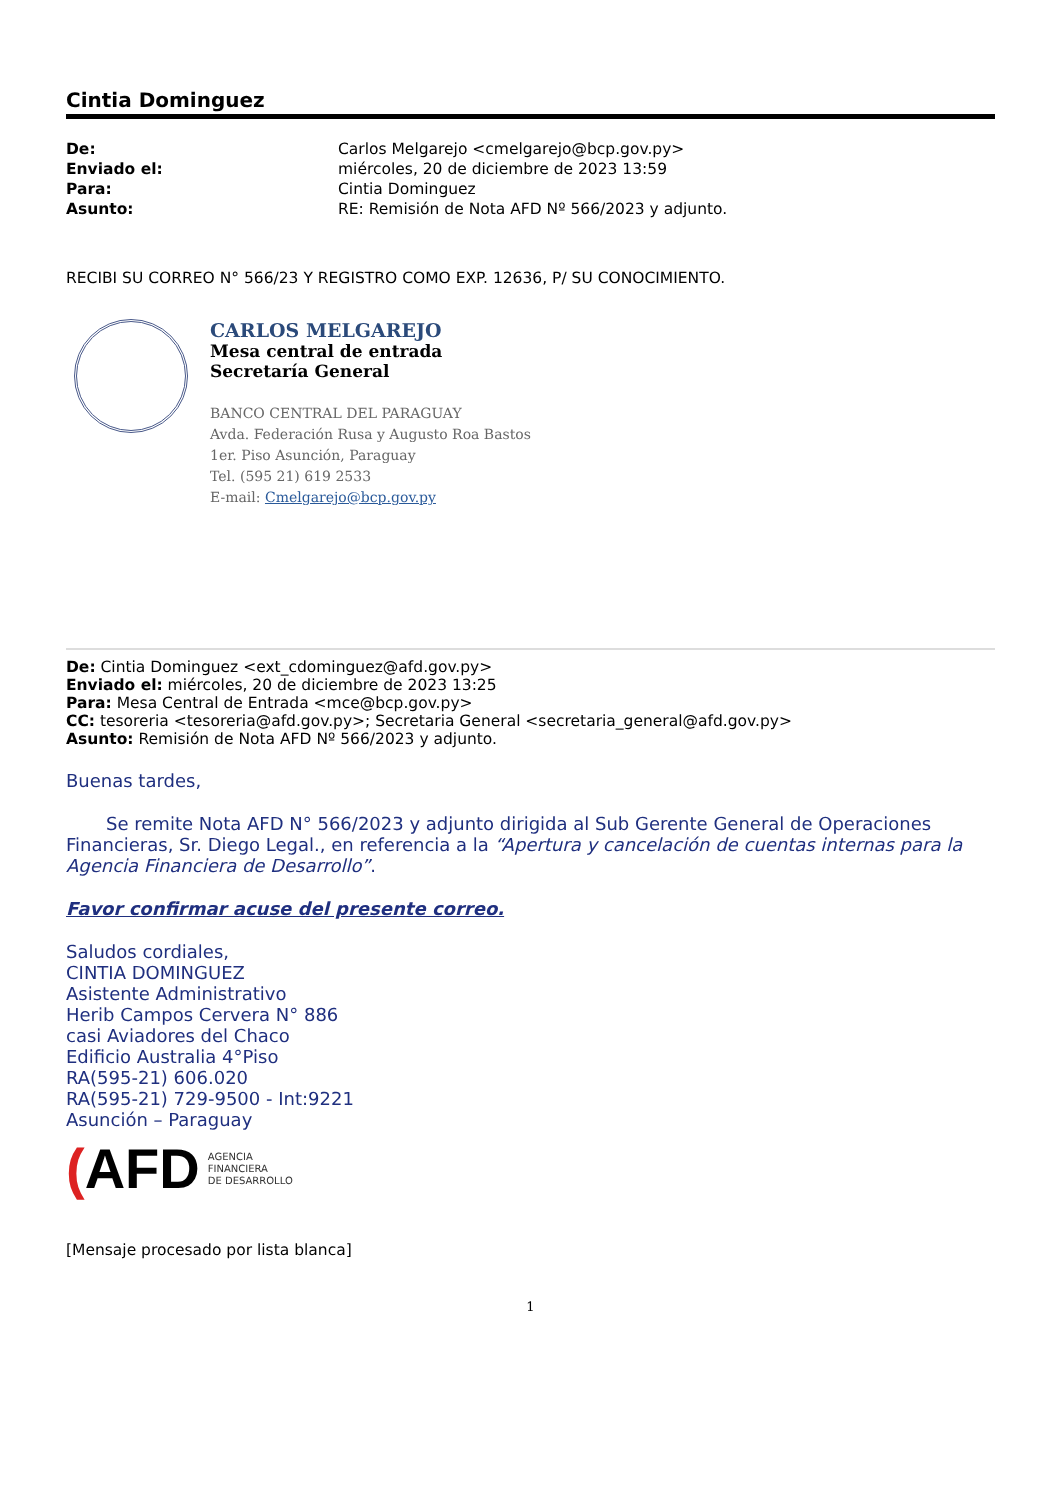Cintia Dominguez
| De: | Carlos Melgarejo <cmelgarejo@bcp.gov.py> |
| Enviado el: | miércoles, 20 de diciembre de 2023 13:59 |
| Para: | Cintia Dominguez |
| Asunto: | RE: Remisión de Nota AFD Nº 566/2023 y adjunto. |
RECIBI SU CORREO N° 566/23 Y REGISTRO COMO EXP. 12636, P/ SU CONOCIMIENTO.
CARLOS MELGAREJO
Mesa central de entrada
Secretaría General
BANCO CENTRAL DEL PARAGUAY
Avda. Federación Rusa y Augusto Roa Bastos
1er. Piso Asunción, Paraguay
Tel. (595 21) 619 2533
E-mail: Cmelgarejo@bcp.gov.py
De: Cintia Dominguez <ext_cdominguez@afd.gov.py>
Enviado el: miércoles, 20 de diciembre de 2023 13:25
Para: Mesa Central de Entrada <mce@bcp.gov.py>
CC: tesoreria <tesoreria@afd.gov.py>; Secretaria General <secretaria_general@afd.gov.py>
Asunto: Remisión de Nota AFD Nº 566/2023 y adjunto.
Buenas tardes,
Se remite Nota AFD N° 566/2023 y adjunto dirigida al Sub Gerente General de Operaciones Financieras, Sr. Diego Legal., en referencia a la “Apertura y cancelación de cuentas internas para la Agencia Financiera de Desarrollo”.
Favor confirmar acuse del presente correo.
Saludos cordiales,
CINTIA DOMINGUEZ
Asistente Administrativo
Herib Campos Cervera N° 886
casi Aviadores del Chaco
Edificio Australia 4°Piso
RA(595-21) 606.020
RA(595-21) 729-9500 - Int:9221
Asunción – Paraguay
(AFD AGENCIA
FINANCIERA
DE DESARROLLO
[Mensaje procesado por lista blanca]
1